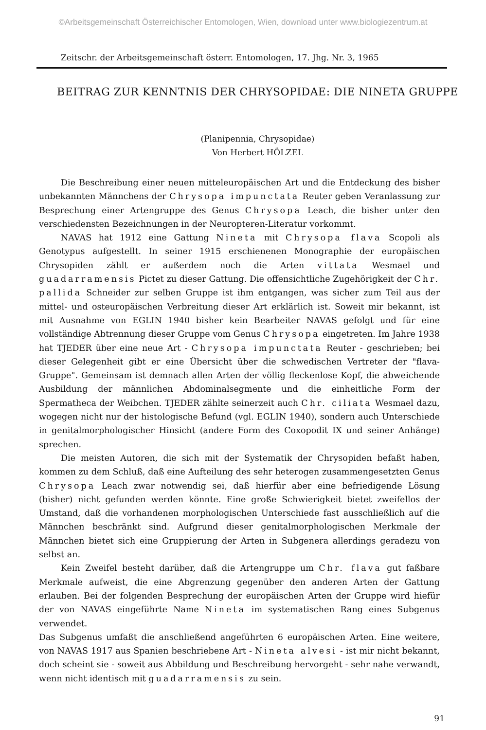©Arbeitsgemeinschaft Österreichischer Entomologen, Wien, download unter www.biologiezentrum.at
Zeitschr. der Arbeitsgemeinschaft österr. Entomologen, 17. Jhg. Nr. 3, 1965
BEITRAG ZUR KENNTNIS DER CHRYSOPIDAE: DIE NINETA GRUPPE
(Planipennia, Chrysopidae)
Von Herbert HÖLZEL
Die Beschreibung einer neuen mitteleuropäischen Art und die Entdeckung des bisher unbekannten Männchens der Chrysopa impunctata Reuter geben Veranlassung zur Besprechung einer Artengruppe des Genus Chrysopa Leach, die bisher unter den verschiedensten Bezeichnungen in der Neuropteren-Literatur vorkommt.
NAVAS hat 1912 eine Gattung Nineta mit Chrysopa flava Scopoli als Genotypus aufgestellt. In seiner 1915 erschienenen Monographie der europäischen Chrysopiden zählt er außerdem noch die Arten vittata Wesmael und guadarramensis Pictet zu dieser Gattung. Die offensichtliche Zugehörigkeit der Chr. pallida Schneider zur selben Gruppe ist ihm entgangen, was sicher zum Teil aus der mittel- und osteuropäischen Verbreitung dieser Art erklärlich ist. Soweit mir bekannt, ist mit Ausnahme von EGLIN 1940 bisher kein Bearbeiter NAVAS gefolgt und für eine vollständige Abtrennung dieser Gruppe vom Genus Chrysopa eingetreten. Im Jahre 1938 hat TJEDER über eine neue Art - Chrysopa impunctata Reuter - geschrieben; bei dieser Gelegenheit gibt er eine Übersicht über die schwedischen Vertreter der "flava-Gruppe". Gemeinsam ist demnach allen Arten der völlig fleckenlose Kopf, die abweichende Ausbildung der männlichen Abdominalsegmente und die einheitliche Form der Spermatheca der Weibchen. TJEDER zählte seinerzeit auch Chr. ciliata Wesmael dazu, wogegen nicht nur der histologische Befund (vgl. EGLIN 1940), sondern auch Unterschiede in genitalmorphologischer Hinsicht (andere Form des Coxopodit IX und seiner Anhänge) sprechen.
Die meisten Autoren, die sich mit der Systematik der Chrysopiden befaßt haben, kommen zu dem Schluß, daß eine Aufteilung des sehr heterogen zusammengesetzten Genus Chrysopa Leach zwar notwendig sei, daß hierfür aber eine befriedigende Lösung (bisher) nicht gefunden werden könnte. Eine große Schwierigkeit bietet zweifellos der Umstand, daß die vorhandenen morphologischen Unterschiede fast ausschließlich auf die Männchen beschränkt sind. Aufgrund dieser genitalmorphologischen Merkmale der Männchen bietet sich eine Gruppierung der Arten in Subgenera allerdings geradezu von selbst an.
Kein Zweifel besteht darüber, daß die Artengruppe um Chr. flava gut faßbare Merkmale aufweist, die eine Abgrenzung gegenüber den anderen Arten der Gattung erlauben. Bei der folgenden Besprechung der europäischen Arten der Gruppe wird hiefür der von NAVAS eingeführte Name Nineta im systematischen Rang eines Subgenus verwendet.
Das Subgenus umfaßt die anschließend angeführten 6 europäischen Arten. Eine weitere, von NAVAS 1917 aus Spanien beschriebene Art - Nineta alvesi - ist mir nicht bekannt, doch scheint sie - soweit aus Abbildung und Beschreibung hervorgeht - sehr nahe verwandt, wenn nicht identisch mit guadarramensis zu sein.
91